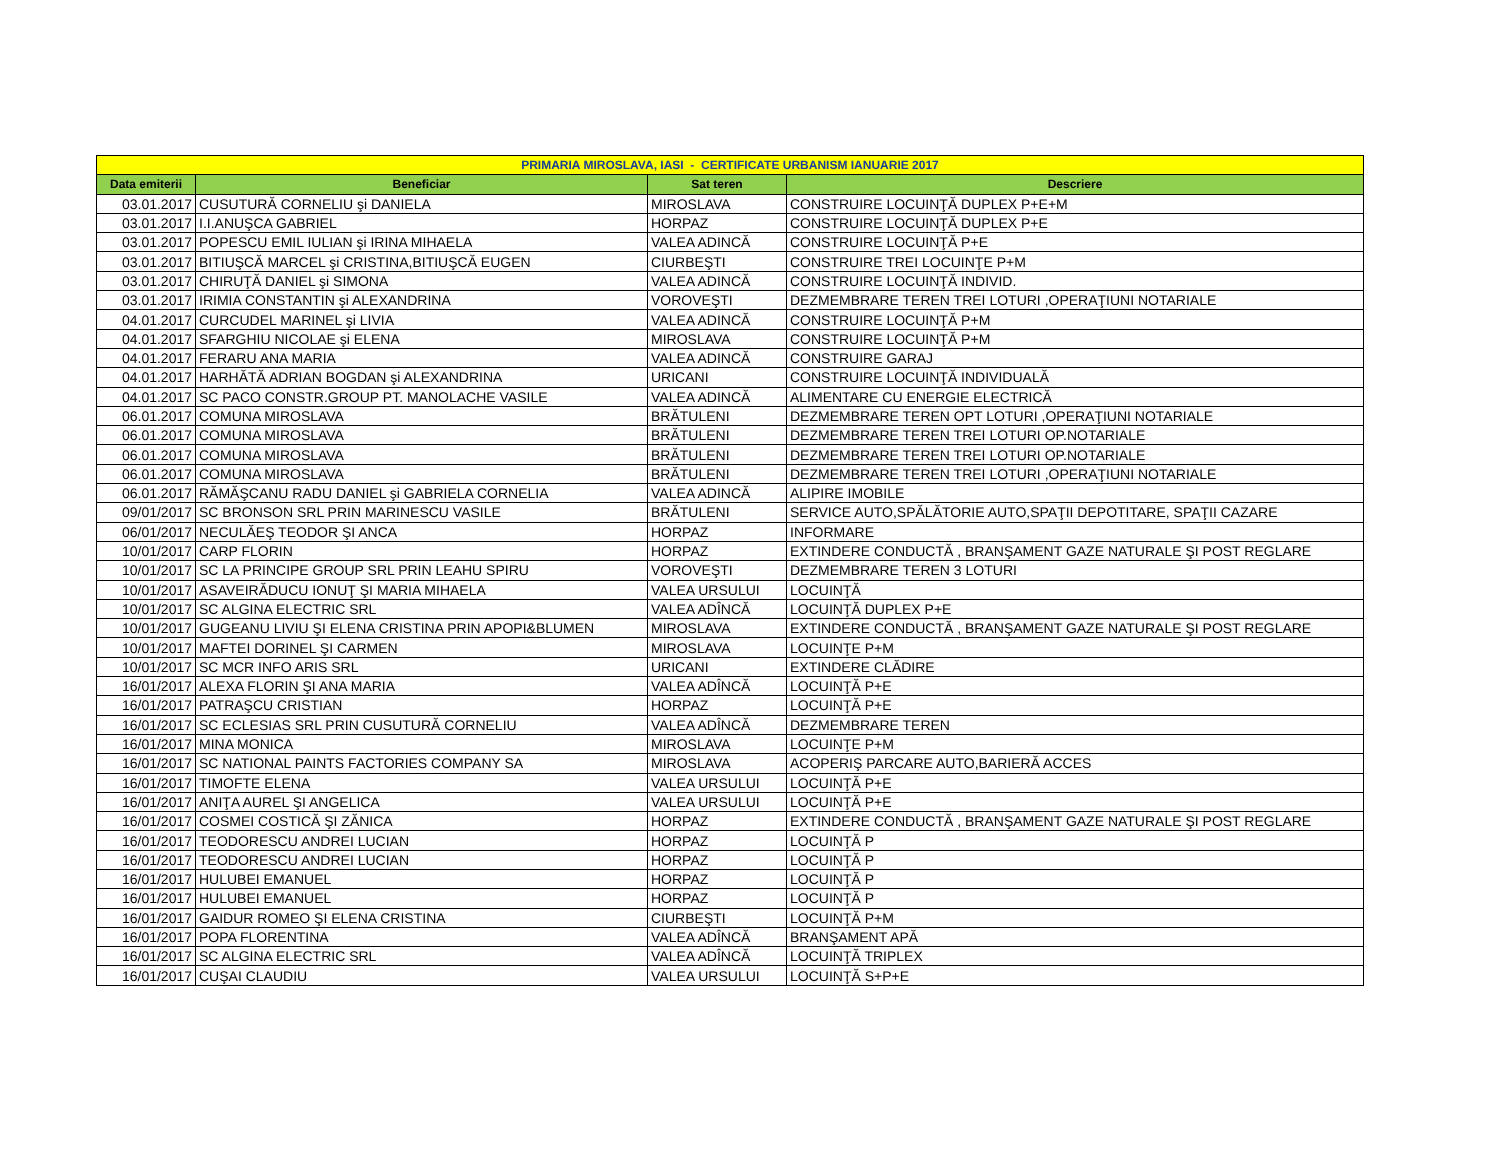| PRIMARIA MIROSLAVA, IASI - CERTIFICATE URBANISM IANUARIE 2017 | | | |
| --- | --- | --- | --- |
| Data emiterii | Beneficiar | Sat teren | Descriere |
| 03.01.2017 | CUSUTURĂ CORNELIU şi DANIELA | MIROSLAVA | CONSTRUIRE LOCUINŢĂ DUPLEX P+E+M |
| 03.01.2017 | I.I.ANUŞCA GABRIEL | HORPAZ | CONSTRUIRE LOCUINŢĂ DUPLEX P+E |
| 03.01.2017 | POPESCU EMIL IULIAN şi IRINA MIHAELA | VALEA ADINCĂ | CONSTRUIRE LOCUINŢĂ P+E |
| 03.01.2017 | BITIUŞCĂ MARCEL şi CRISTINA,BITIUŞCĂ EUGEN | CIURBEŞTI | CONSTRUIRE TREI LOCUINŢE P+M |
| 03.01.2017 | CHIRUŢĂ DANIEL şi SIMONA | VALEA ADINCĂ | CONSTRUIRE LOCUINŢĂ INDIVID. |
| 03.01.2017 | IRIMIA CONSTANTIN şi ALEXANDRINA | VOROVEŞTI | DEZMEMBRARE TEREN TREI LOTURI ,OPERAŢIUNI NOTARIALE |
| 04.01.2017 | CURCUDEL MARINEL şi LIVIA | VALEA ADINCĂ | CONSTRUIRE LOCUINŢĂ P+M |
| 04.01.2017 | SFARGHIU NICOLAE şi ELENA | MIROSLAVA | CONSTRUIRE LOCUINŢĂ P+M |
| 04.01.2017 | FERARU ANA MARIA | VALEA ADINCĂ | CONSTRUIRE GARAJ |
| 04.01.2017 | HARHĂTĂ ADRIAN BOGDAN şi ALEXANDRINA | URICANI | CONSTRUIRE LOCUINŢĂ INDIVIDUALĂ |
| 04.01.2017 | SC PACO CONSTR.GROUP PT. MANOLACHE VASILE | VALEA ADINCĂ | ALIMENTARE CU ENERGIE ELECTRICĂ |
| 06.01.2017 | COMUNA MIROSLAVA | BRĂTULENI | DEZMEMBRARE TEREN OPT LOTURI ,OPERAŢIUNI NOTARIALE |
| 06.01.2017 | COMUNA MIROSLAVA | BRĂTULENI | DEZMEMBRARE TEREN TREI LOTURI OP.NOTARIALE |
| 06.01.2017 | COMUNA MIROSLAVA | BRĂTULENI | DEZMEMBRARE TEREN TREI LOTURI OP.NOTARIALE |
| 06.01.2017 | COMUNA MIROSLAVA | BRĂTULENI | DEZMEMBRARE TEREN TREI LOTURI ,OPERAŢIUNI NOTARIALE |
| 06.01.2017 | RĂMĂŞCANU RADU DANIEL şi GABRIELA CORNELIA | VALEA ADINCĂ | ALIPIRE IMOBILE |
| 09/01/2017 | SC BRONSON SRL PRIN MARINESCU VASILE | BRĂTULENI | SERVICE AUTO,SPĂLĂTORIE AUTO,SPAŢII DEPOTITARE, SPAŢII CAZARE |
| 06/01/2017 | NECULĂEŞ TEODOR ŞI ANCA | HORPAZ | INFORMARE |
| 10/01/2017 | CARP FLORIN | HORPAZ | EXTINDERE CONDUCTĂ , BRANŞAMENT GAZE NATURALE ŞI POST REGLARE |
| 10/01/2017 | SC LA PRINCIPE GROUP SRL PRIN LEAHU SPIRU | VOROVEŞTI | DEZMEMBRARE TEREN 3 LOTURI |
| 10/01/2017 | ASAVEIRĂDUCU IONUŢ ŞI MARIA MIHAELA | VALEA URSULUI | LOCUINŢĂ |
| 10/01/2017 | SC ALGINA ELECTRIC SRL | VALEA ADÎNCĂ | LOCUINŢĂ DUPLEX P+E |
| 10/01/2017 | GUGEANU LIVIU ŞI ELENA CRISTINA PRIN APOPI&BLUMEN | MIROSLAVA | EXTINDERE CONDUCTĂ , BRANŞAMENT GAZE NATURALE ŞI POST REGLARE |
| 10/01/2017 | MAFTEI DORINEL ŞI CARMEN | MIROSLAVA | LOCUINŢE P+M |
| 10/01/2017 | SC MCR INFO ARIS SRL | URICANI | EXTINDERE CLĂDIRE |
| 16/01/2017 | ALEXA FLORIN ŞI ANA MARIA | VALEA ADÎNCĂ | LOCUINŢĂ P+E |
| 16/01/2017 | PATRAŞCU CRISTIAN | HORPAZ | LOCUINŢĂ P+E |
| 16/01/2017 | SC ECLESIAS SRL PRIN CUSUTURĂ CORNELIU | VALEA ADÎNCĂ | DEZMEMBRARE TEREN |
| 16/01/2017 | MINA MONICA | MIROSLAVA | LOCUINŢE P+M |
| 16/01/2017 | SC NATIONAL PAINTS FACTORIES COMPANY SA | MIROSLAVA | ACOPERIŞ PARCARE AUTO,BARIERĂ ACCES |
| 16/01/2017 | TIMOFTE ELENA | VALEA URSULUI | LOCUINŢĂ P+E |
| 16/01/2017 | ANIŢA AUREL ŞI ANGELICA | VALEA URSULUI | LOCUINŢĂ P+E |
| 16/01/2017 | COSMEI COSTICĂ ŞI ZĂNICA | HORPAZ | EXTINDERE CONDUCTĂ , BRANŞAMENT GAZE NATURALE ŞI POST REGLARE |
| 16/01/2017 | TEODORESCU ANDREI LUCIAN | HORPAZ | LOCUINŢĂ P |
| 16/01/2017 | TEODORESCU ANDREI LUCIAN | HORPAZ | LOCUINŢĂ P |
| 16/01/2017 | HULUBEI EMANUEL | HORPAZ | LOCUINŢĂ P |
| 16/01/2017 | HULUBEI EMANUEL | HORPAZ | LOCUINŢĂ P |
| 16/01/2017 | GAIDUR ROMEO ŞI ELENA CRISTINA | CIURBEŞTI | LOCUINŢĂ P+M |
| 16/01/2017 | POPA FLORENTINA | VALEA ADÎNCĂ | BRANŞAMENT APĂ |
| 16/01/2017 | SC ALGINA ELECTRIC SRL | VALEA ADÎNCĂ | LOCUINŢĂ TRIPLEX |
| 16/01/2017 | CUŞAI CLAUDIU | VALEA URSULUI | LOCUINŢĂ S+P+E |